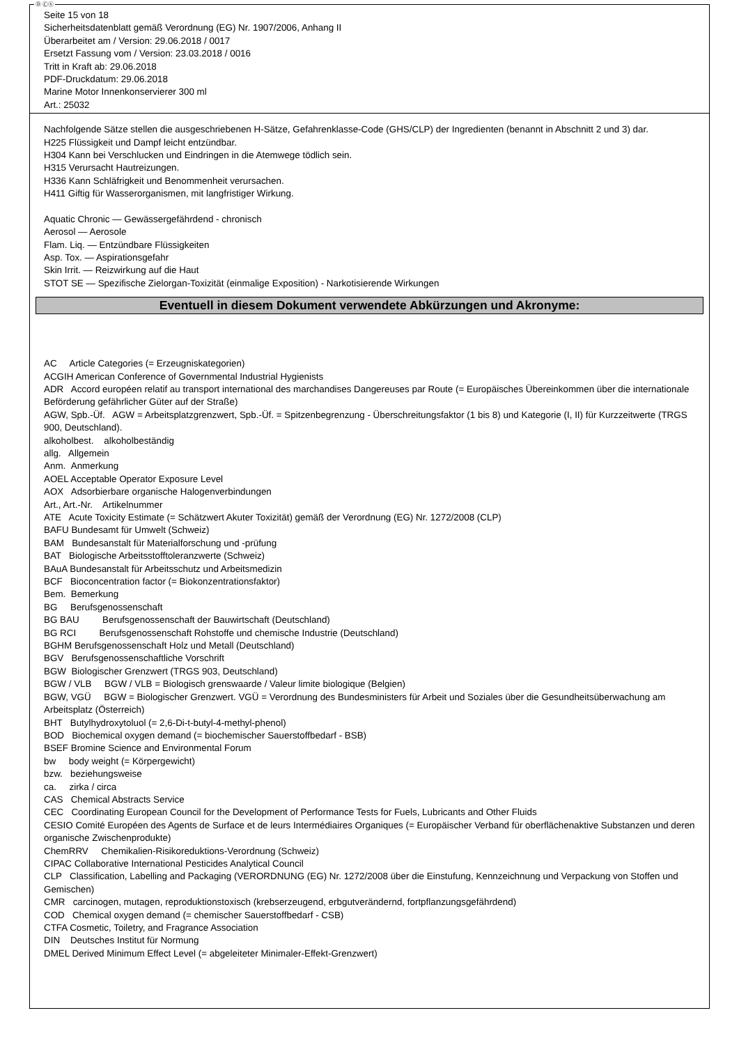Ⓓ Ⓒⓗ
Seite 15 von 18
Sicherheitsdatenblatt gemäß Verordnung (EG) Nr. 1907/2006, Anhang II
Überarbeitet am / Version: 29.06.2018 / 0017
Ersetzt Fassung vom / Version: 23.03.2018 / 0016
Tritt in Kraft ab: 29.06.2018
PDF-Druckdatum: 29.06.2018
Marine Motor Innenkonservierer 300 ml
Art.: 25032
Nachfolgende Sätze stellen die ausgeschriebenen H-Sätze, Gefahrenklasse-Code (GHS/CLP) der Ingredienten (benannt in Abschnitt 2 und 3) dar.
H225 Flüssigkeit und Dampf leicht entzündbar.
H304 Kann bei Verschlucken und Eindringen in die Atemwege tödlich sein.
H315 Verursacht Hautreizungen.
H336 Kann Schläfrigkeit und Benommenheit verursachen.
H411 Giftig für Wasserorganismen, mit langfristiger Wirkung.
Aquatic Chronic — Gewässergefährdend - chronisch
Aerosol — Aerosole
Flam. Liq. — Entzündbare Flüssigkeiten
Asp. Tox. — Aspirationsgefahr
Skin Irrit. — Reizwirkung auf die Haut
STOT SE — Spezifische Zielorgan-Toxizität (einmalige Exposition) - Narkotisierende Wirkungen
Eventuell in diesem Dokument verwendete Abkürzungen und Akronyme:
AC Article Categories (= Erzeugniskategorien)
ACGIH American Conference of Governmental Industrial Hygienists
ADR Accord européen relatif au transport international des marchandises Dangereuses par Route (= Europäisches Übereinkommen über die internationale Beförderung gefährlicher Güter auf der Straße)
AGW, Spb.-Üf. AGW = Arbeitsplatzgrenzwert, Spb.-Üf. = Spitzenbegrenzung - Überschreitungsfaktor (1 bis 8) und Kategorie (I, II) für Kurzzeitwerte (TRGS 900, Deutschland).
alkoholbest. alkoholbeständig
allg. Allgemein
Anm. Anmerkung
AOEL Acceptable Operator Exposure Level
AOX Adsorbierbare organische Halogenverbindungen
Art., Art.-Nr. Artikelnummer
ATE Acute Toxicity Estimate (= Schätzwert Akuter Toxizität) gemäß der Verordnung (EG) Nr. 1272/2008 (CLP)
BAFU Bundesamt für Umwelt (Schweiz)
BAM Bundesanstalt für Materialforschung und -prüfung
BAT Biologische Arbeitsstofftoleranzwerte (Schweiz)
BAuA Bundesanstalt für Arbeitsschutz und Arbeitsmedizin
BCF Bioconcentration factor (= Biokonzentrationsfaktor)
Bem. Bemerkung
BG Berufsgenossenschaft
BG BAU Berufsgenossenschaft der Bauwirtschaft (Deutschland)
BG RCI Berufsgenossenschaft Rohstoffe und chemische Industrie (Deutschland)
BGHM Berufsgenossenschaft Holz und Metall (Deutschland)
BGV Berufsgenossenschaftliche Vorschrift
BGW Biologischer Grenzwert (TRGS 903, Deutschland)
BGW / VLB BGW / VLB = Biologisch grenswaarde / Valeur limite biologique (Belgien)
BGW, VGÜ BGW = Biologischer Grenzwert. VGÜ = Verordnung des Bundesministers für Arbeit und Soziales über die Gesundheitsüberwachung am Arbeitsplatz (Österreich)
BHT Butylhydroxytoluol (= 2,6-Di-t-butyl-4-methyl-phenol)
BOD Biochemical oxygen demand (= biochemischer Sauerstoffbedarf - BSB)
BSEF Bromine Science and Environmental Forum
bw body weight (= Körpergewicht)
bzw. beziehungsweise
ca. zirka / circa
CAS Chemical Abstracts Service
CEC Coordinating European Council for the Development of Performance Tests for Fuels, Lubricants and Other Fluids
CESIO Comité Européen des Agents de Surface et de leurs Intermédiaires Organiques (= Europäischer Verband für oberflächenaktive Substanzen und deren organische Zwischenprodukte)
ChemRRV Chemikalien-Risikoreduktions-Verordnung (Schweiz)
CIPAC Collaborative International Pesticides Analytical Council
CLP Classification, Labelling and Packaging (VERORDNUNG (EG) Nr. 1272/2008 über die Einstufung, Kennzeichnung und Verpackung von Stoffen und Gemischen)
CMR carcinogen, mutagen, reproduktionstoxisch (krebserzeugend, erbgutverändernd, fortpflanzungsgefährdend)
COD Chemical oxygen demand (= chemischer Sauerstoffbedarf - CSB)
CTFA Cosmetic, Toiletry, and Fragrance Association
DIN Deutsches Institut für Normung
DMEL Derived Minimum Effect Level (= abgeleiteter Minimaler-Effekt-Grenzwert)